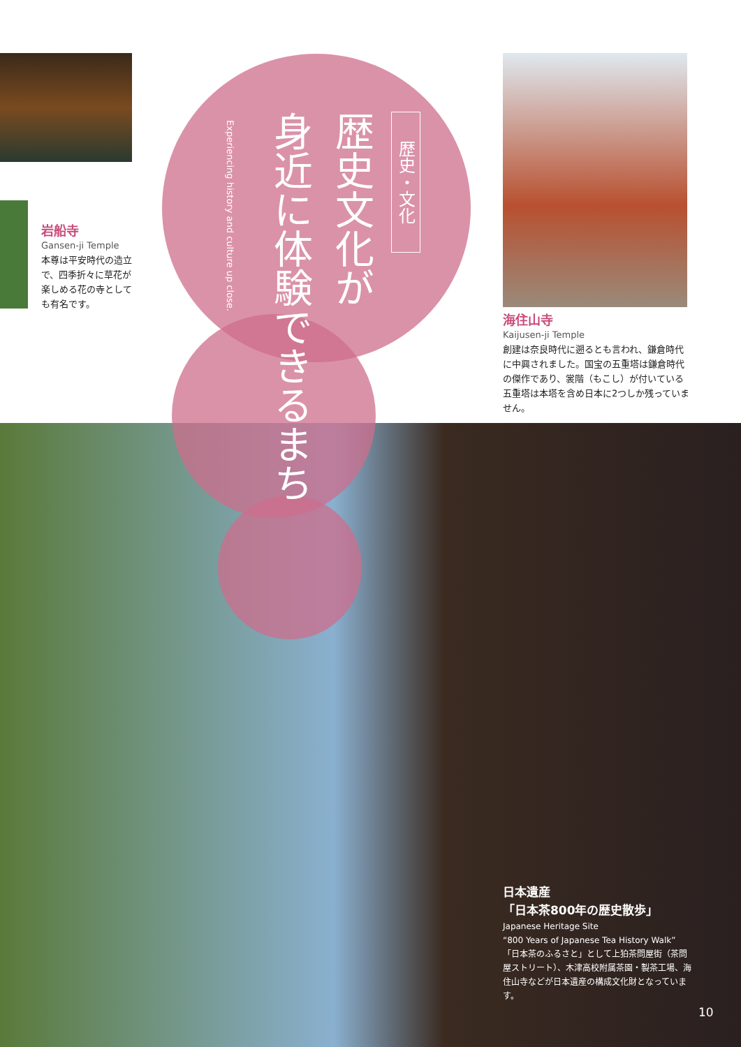歴史・文化
歴史文化が
身近に体験できるまち
Experiencing history and culture up close.
岩船寺
Gansen-ji Temple
本尊は平安時代の造立で、四季折々に草花が楽しめる花の寺としても有名です。
海住山寺
Kaijusen-ji Temple
創建は奈良時代に遡るとも言われ、鎌倉時代に中興されました。国宝の五重塔は鎌倉時代の傑作であり、裳階（もこし）が付いている五重塔は本塔を含め日本に2つしか残っていません。
日本遺産
「日本茶800年の歴史散歩」
Japanese Heritage Site
“800 Years of Japanese Tea History Walk”
「日本茶のふるさと」として上狛茶問屋街（茶問屋ストリート）、木津高校附属茶園・製茶工場、海住山寺などが日本遺産の構成文化財となっています。
10